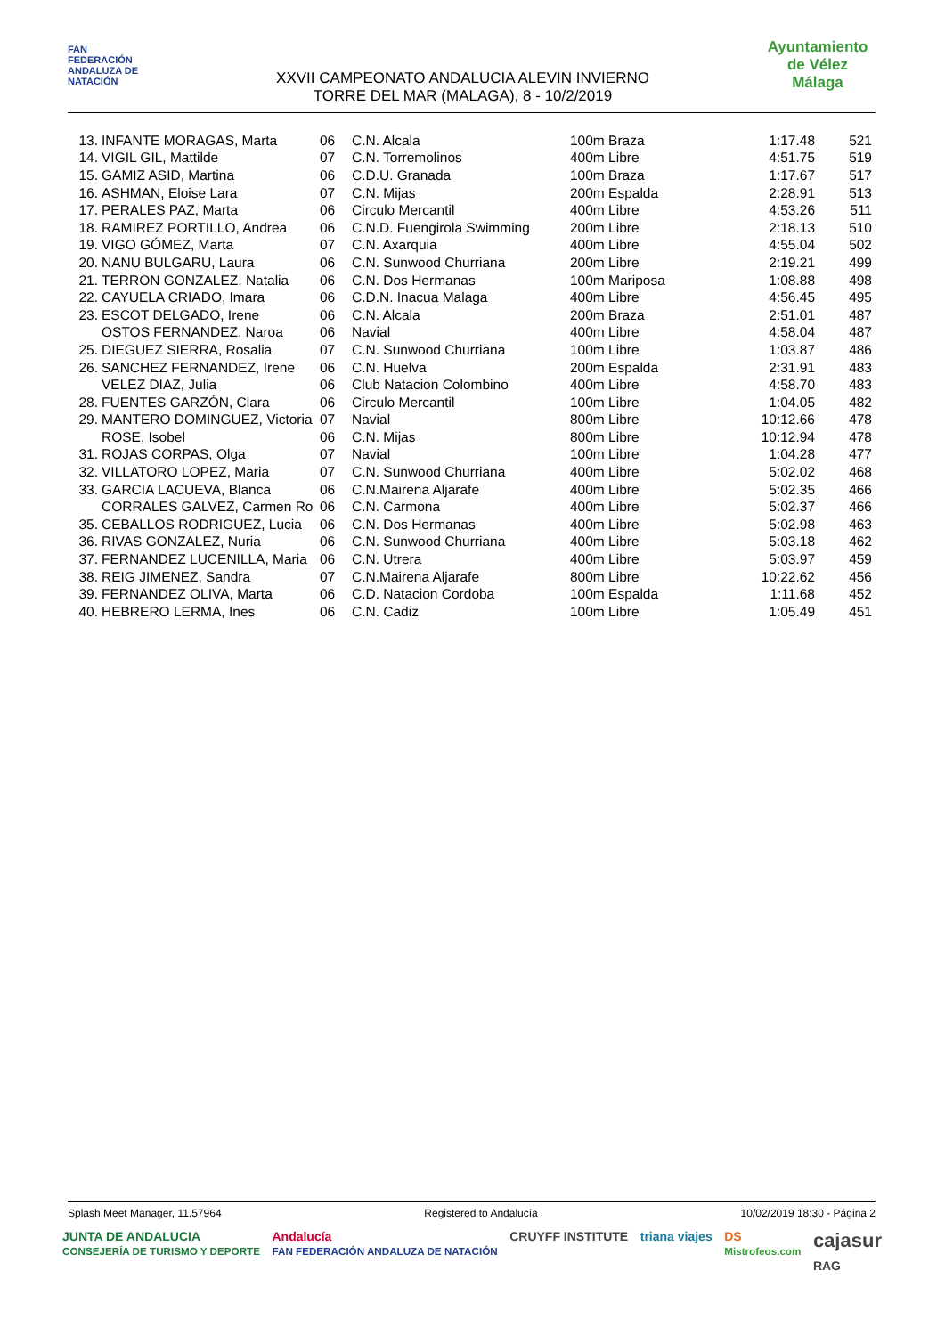FAN
FEDERACIÓN ANDALUZA DE NATACIÓN
XXVII CAMPEONATO ANDALUCIA ALEVIN INVIERNO
TORRE DEL MAR (MALAGA), 8 - 10/2/2019
Ayuntamiento de Vélez Málaga
| 13. | INFANTE MORAGAS, Marta | 06 | C.N. Alcala | 100m Braza | 1:17.48 | 521 |
| 14. | VIGIL GIL, Mattilde | 07 | C.N. Torremolinos | 400m Libre | 4:51.75 | 519 |
| 15. | GAMIZ ASID, Martina | 06 | C.D.U. Granada | 100m Braza | 1:17.67 | 517 |
| 16. | ASHMAN, Eloise Lara | 07 | C.N. Mijas | 200m Espalda | 2:28.91 | 513 |
| 17. | PERALES PAZ, Marta | 06 | Circulo Mercantil | 400m Libre | 4:53.26 | 511 |
| 18. | RAMIREZ PORTILLO, Andrea | 06 | C.N.D. Fuengirola Swimming | 200m Libre | 2:18.13 | 510 |
| 19. | VIGO GÓMEZ, Marta | 07 | C.N. Axarquia | 400m Libre | 4:55.04 | 502 |
| 20. | NANU BULGARU, Laura | 06 | C.N. Sunwood Churriana | 200m Libre | 2:19.21 | 499 |
| 21. | TERRON GONZALEZ, Natalia | 06 | C.N. Dos Hermanas | 100m Mariposa | 1:08.88 | 498 |
| 22. | CAYUELA CRIADO, Imara | 06 | C.D.N. Inacua Malaga | 400m Libre | 4:56.45 | 495 |
| 23. | ESCOT DELGADO, Irene | 06 | C.N. Alcala | 200m Braza | 2:51.01 | 487 |
| | OSTOS FERNANDEZ, Naroa | 06 | Navial | 400m Libre | 4:58.04 | 487 |
| 25. | DIEGUEZ SIERRA, Rosalia | 07 | C.N. Sunwood Churriana | 100m Libre | 1:03.87 | 486 |
| 26. | SANCHEZ FERNANDEZ, Irene | 06 | C.N. Huelva | 200m Espalda | 2:31.91 | 483 |
| | VELEZ DIAZ, Julia | 06 | Club Natacion Colombino | 400m Libre | 4:58.70 | 483 |
| 28. | FUENTES GARZÓN, Clara | 06 | Circulo Mercantil | 100m Libre | 1:04.05 | 482 |
| 29. | MANTERO DOMINGUEZ, Victoria | 07 | Navial | 800m Libre | 10:12.66 | 478 |
| | ROSE, Isobel | 06 | C.N. Mijas | 800m Libre | 10:12.94 | 478 |
| 31. | ROJAS CORPAS, Olga | 07 | Navial | 100m Libre | 1:04.28 | 477 |
| 32. | VILLATORO LOPEZ, Maria | 07 | C.N. Sunwood Churriana | 400m Libre | 5:02.02 | 468 |
| 33. | GARCIA LACUEVA, Blanca | 06 | C.N.Mairena Aljarafe | 400m Libre | 5:02.35 | 466 |
| | CORRALES GALVEZ, Carmen Ro | 06 | C.N. Carmona | 400m Libre | 5:02.37 | 466 |
| 35. | CEBALLOS RODRIGUEZ, Lucia | 06 | C.N. Dos Hermanas | 400m Libre | 5:02.98 | 463 |
| 36. | RIVAS GONZALEZ, Nuria | 06 | C.N. Sunwood Churriana | 400m Libre | 5:03.18 | 462 |
| 37. | FERNANDEZ LUCENILLA, Maria | 06 | C.N. Utrera | 400m Libre | 5:03.97 | 459 |
| 38. | REIG JIMENEZ, Sandra | 07 | C.N.Mairena Aljarafe | 800m Libre | 10:22.62 | 456 |
| 39. | FERNANDEZ OLIVA, Marta | 06 | C.D. Natacion Cordoba | 100m Espalda | 1:11.68 | 452 |
| 40. | HEBRERO LERMA, Ines | 06 | C.N. Cadiz | 100m Libre | 1:05.49 | 451 |
Splash Meet Manager, 11.57964 Registered to Andalucía 10/02/2019 18:30 - Página 2
JUNTA DE ANDALUCIA
CONSEJERÍA DE TURISMO Y DEPORTE Andalucía
FAN FEDERACIÓN ANDALUZA DE NATACIÓN CRUYFF INSTITUTE triana viajes DS
Mistrofeos.com cajasur
RAG